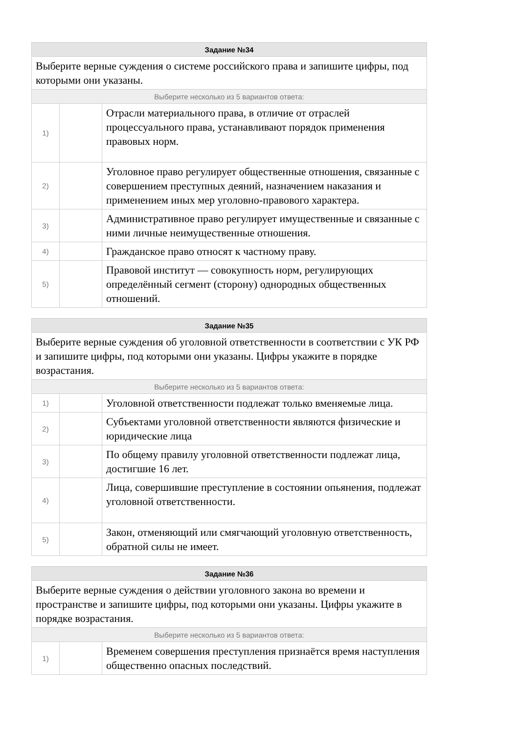| Задание №34 | | |
| --- | --- | --- |
| Выберите верные суждения о системе российского права и запишите цифры, под которыми они указаны. | | |
| Выберите несколько из 5 вариантов ответа: | | |
| 1) | | Отрасли материального права, в отличие от отраслей процессуального права, устанавливают порядок применения правовых норм. |
| 2) | | Уголовное право регулирует общественные отношения, связанные с совершением преступных деяний, назначением наказания и применением иных мер уголовно-правового характера. |
| 3) | | Административное право регулирует имущественные и связанные с ними личные неимущественные отношения. |
| 4) | | Гражданское право относят к частному праву. |
| 5) | | Правовой институт — совокупность норм, регулирующих определённый сегмент (сторону) однородных общественных отношений. |
| Задание №35 | | |
| --- | --- | --- |
| Выберите верные суждения об уголовной ответственности в соответствии с УК РФ и запишите цифры, под которыми они указаны. Цифры укажите в порядке возрастания. | | |
| Выберите несколько из 5 вариантов ответа: | | |
| 1) | | Уголовной ответственности подлежат только вменяемые лица. |
| 2) | | Субъектами уголовной ответственности являются физические и юридические лица |
| 3) | | По общему правилу уголовной ответственности подлежат лица, достигшие 16 лет. |
| 4) | | Лица, совершившие преступление в состоянии опьянения, подлежат уголовной ответственности. |
| 5) | | Закон, отменяющий или смягчающий уголовную ответственность, обратной силы не имеет. |
| Задание №36 | | |
| --- | --- | --- |
| Выберите верные суждения о действии уголовного закона во времени и пространстве и запишите цифры, под которыми они указаны. Цифры укажите в порядке возрастания. | | |
| Выберите несколько из 5 вариантов ответа: | | |
| 1) | | Временем совершения преступления признаётся время наступления общественно опасных последствий. |